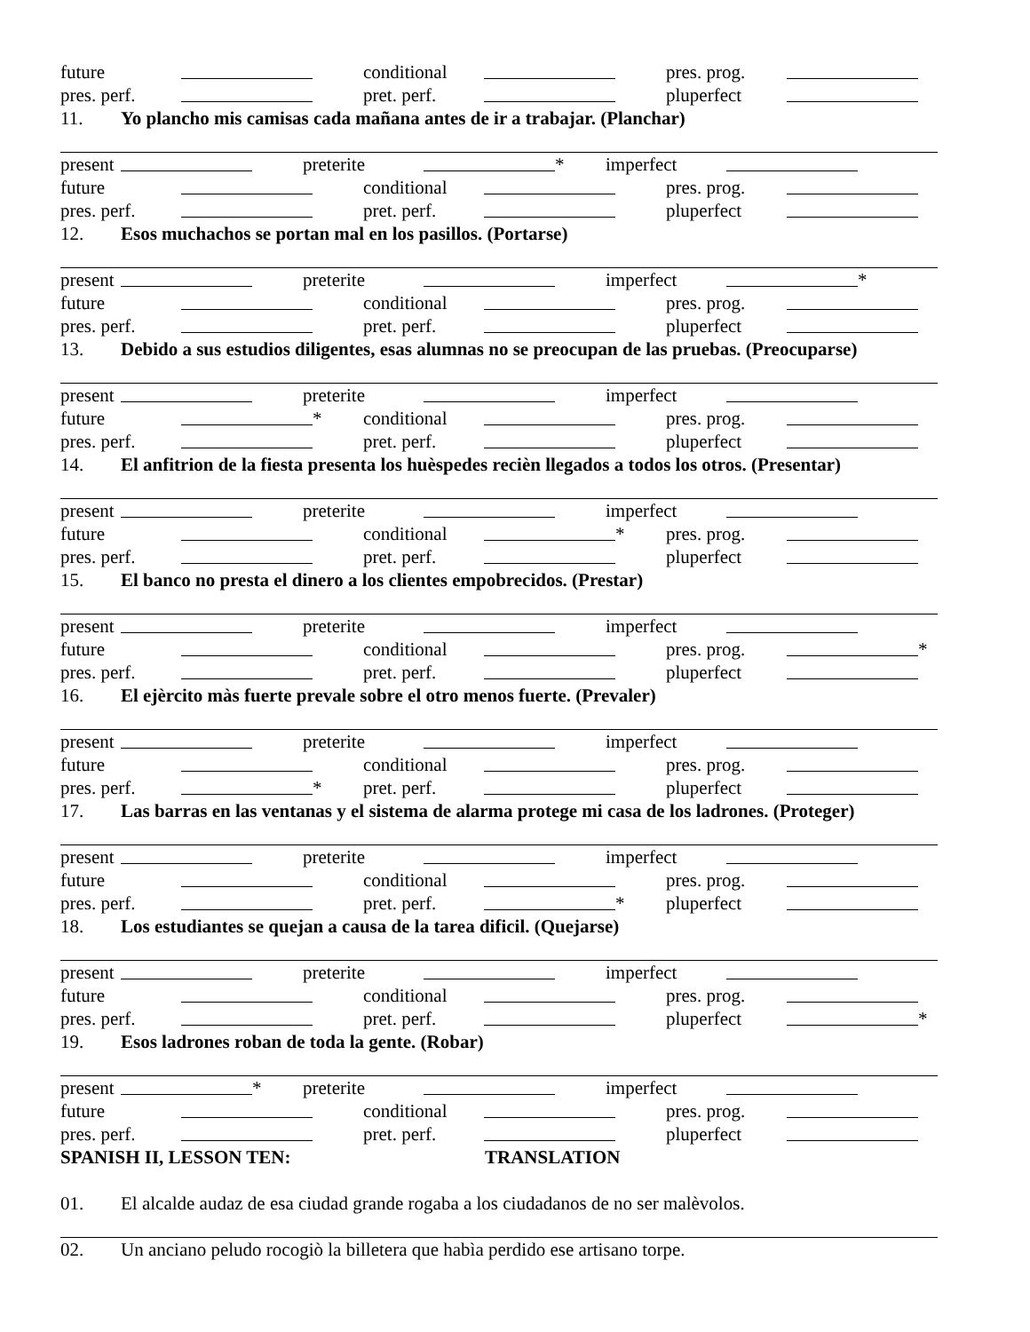future conditional pres. prog.
pres. perf. pret. perf. pluperfect
11. Yo plancho mis camisas cada mañana antes de ir a trabajar. (Planchar)
present preterite * imperfect
future conditional pres. prog.
pres. perf. pret. perf. pluperfect
12. Esos muchachos se portan mal en los pasillos. (Portarse)
present preterite imperfect *
future conditional pres. prog.
pres. perf. pret. perf. pluperfect
13. Debido a sus estudios diligentes, esas alumnas no se preocupan de las pruebas. (Preocuparse)
present preterite imperfect
future * conditional pres. prog.
pres. perf. pret. perf. pluperfect
14. El anfitrion de la fiesta presenta los huèspedes recièn llegados a todos los otros. (Presentar)
present preterite imperfect
future conditional * pres. prog.
pres. perf. pret. perf. pluperfect
15. El banco no presta el dinero a los clientes empobrecidos. (Prestar)
present preterite imperfect
future conditional pres. prog. *
pres. perf. pret. perf. pluperfect
16. El ejèrcito màs fuerte prevale sobre el otro menos fuerte. (Prevaler)
present preterite imperfect
future conditional pres. prog.
pres. perf. * pret. perf. pluperfect
17. Las barras en las ventanas y el sistema de alarma protege mi casa de los ladrones. (Proteger)
present preterite imperfect
future conditional pres. prog.
pres. perf. pret. perf. * pluperfect
18. Los estudiantes se quejan a causa de la tarea dificil. (Quejarse)
present preterite imperfect
future conditional pres. prog.
pres. perf. pret. perf. pluperfect *
19. Esos ladrones roban de toda la gente. (Robar)
present * preterite imperfect
future conditional pres. prog.
pres. perf. pret. perf. pluperfect
SPANISH II, LESSON TEN: TRANSLATION
01. El alcalde audaz de esa ciudad grande rogaba a los ciudadanos de no ser malèvolos.
02. Un anciano peludo rocogiò la billetera que habìa perdido ese artisano torpe.